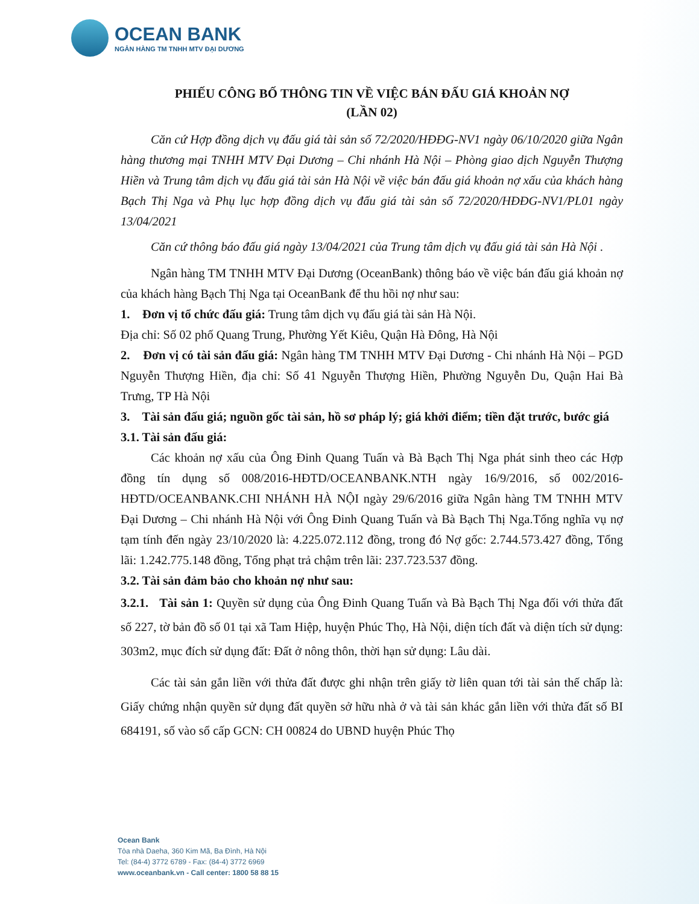OCEAN BANK
NGÂN HÀNG TM TNHH MTV ĐẠI DƯƠNG
PHIẾU CÔNG BỐ THÔNG TIN VỀ VIỆC BÁN ĐẤU GIÁ KHOẢN NỢ
(LẦN 02)
Căn cứ Hợp đồng dịch vụ đấu giá tài sản số 72/2020/HĐĐG-NV1 ngày 06/10/2020 giữa Ngân hàng thương mại TNHH MTV Đại Dương – Chi nhánh Hà Nội – Phòng giao dịch Nguyễn Thượng Hiền và Trung tâm dịch vụ đấu giá tài sản Hà Nội về việc bán đấu giá khoản nợ xấu của khách hàng Bạch Thị Nga và Phụ lục hợp đồng dịch vụ đấu giá tài sản số 72/2020/HĐĐG-NV1/PL01 ngày 13/04/2021
Căn cứ thông báo đấu giá ngày 13/04/2021 của Trung tâm dịch vụ đấu giá tài sản Hà Nội .
Ngân hàng TM TNHH MTV Đại Dương (OceanBank) thông báo về việc bán đấu giá khoản nợ của khách hàng Bạch Thị Nga tại OceanBank để thu hồi nợ như sau:
1. Đơn vị tổ chức đấu giá: Trung tâm dịch vụ đấu giá tài sản Hà Nội.
Địa chỉ: Số 02 phố Quang Trung, Phường Yết Kiêu, Quận Hà Đông, Hà Nội
2. Đơn vị có tài sản đấu giá: Ngân hàng TM TNHH MTV Đại Dương - Chi nhánh Hà Nội – PGD Nguyễn Thượng Hiền, địa chỉ: Số 41 Nguyễn Thượng Hiền, Phường Nguyễn Du, Quận Hai Bà Trưng, TP Hà Nội
3. Tài sản đấu giá; nguồn gốc tài sản, hồ sơ pháp lý; giá khởi điểm; tiền đặt trước, bước giá
3.1. Tài sản đấu giá:
Các khoản nợ xấu của Ông Đinh Quang Tuấn và Bà Bạch Thị Nga phát sinh theo các Hợp đồng tín dụng số 008/2016-HĐTD/OCEANBANK.NTH ngày 16/9/2016, số 002/2016-HĐTD/OCEANBANK.CHI NHÁNH HÀ NỘI ngày 29/6/2016 giữa Ngân hàng TM TNHH MTV Đại Dương – Chi nhánh Hà Nội với Ông Đinh Quang Tuấn và Bà Bạch Thị Nga.Tổng nghĩa vụ nợ tạm tính đến ngày 23/10/2020 là: 4.225.072.112 đồng, trong đó Nợ gốc: 2.744.573.427 đồng, Tổng lãi: 1.242.775.148 đồng, Tổng phạt trả chậm trên lãi: 237.723.537 đồng.
3.2. Tài sản đảm bảo cho khoản nợ như sau:
3.2.1. Tài sản 1: Quyền sử dụng của Ông Đinh Quang Tuấn và Bà Bạch Thị Nga đối với thửa đất số 227, tờ bản đồ số 01 tại xã Tam Hiệp, huyện Phúc Thọ, Hà Nội, diện tích đất và diện tích sử dụng: 303m2, mục đích sử dụng đất: Đất ở nông thôn, thời hạn sử dụng: Lâu dài.
Các tài sản gắn liền với thửa đất được ghi nhận trên giấy tờ liên quan tới tài sản thế chấp là: Giấy chứng nhận quyền sử dụng đất quyền sở hữu nhà ở và tài sản khác gắn liền với thửa đất số BI 684191, số vào sổ cấp GCN: CH 00824 do UBND huyện Phúc Thọ
Ocean Bank
Tòa nhà Daeha, 360 Kim Mã, Ba Đình, Hà Nội
Tel: (84-4) 3772 6789 - Fax: (84-4) 3772 6969
www.oceanbank.vn - Call center: 1800 58 88 15